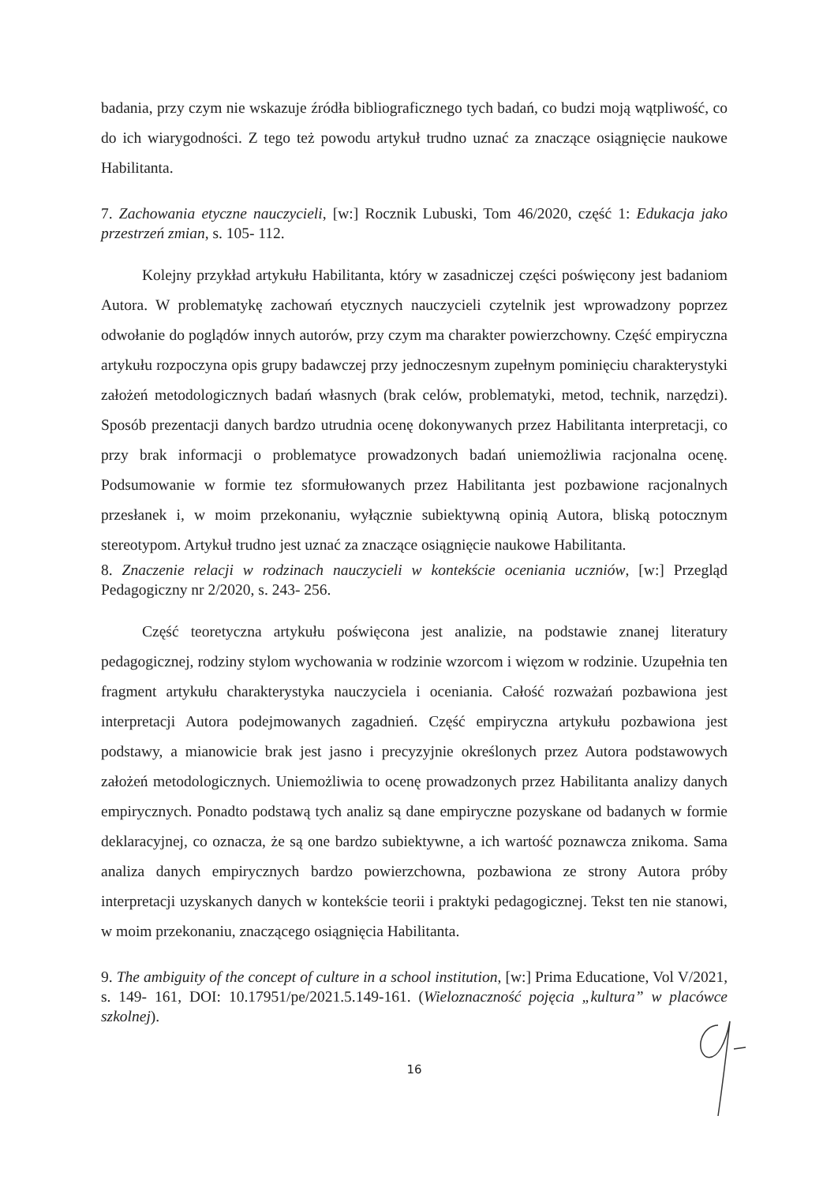badania, przy czym nie wskazuje źródła bibliograficznego tych badań, co budzi moją wątpliwość, co do ich wiarygodności. Z tego też powodu artykuł trudno uznać za znaczące osiągnięcie naukowe Habilitanta.
7. Zachowania etyczne nauczycieli, [w:] Rocznik Lubuski, Tom 46/2020, część 1: Edukacja jako przestrzeń zmian, s. 105- 112.
Kolejny przykład artykułu Habilitanta, który w zasadniczej części poświęcony jest badaniom Autora. W problematykę zachowań etycznych nauczycieli czytelnik jest wprowadzony poprzez odwołanie do poglądów innych autorów, przy czym ma charakter powierzchowny. Część empiryczna artykułu rozpoczyna opis grupy badawczej przy jednoczesnym zupełnym pominięciu charakterystyki założeń metodologicznych badań własnych (brak celów, problematyki, metod, technik, narzędzi). Sposób prezentacji danych bardzo utrudnia ocenę dokonywanych przez Habilitanta interpretacji, co przy brak informacji o problematyce prowadzonych badań uniemożliwia racjonalna ocenę. Podsumowanie w formie tez sformułowanych przez Habilitanta jest pozbawione racjonalnych przesłanek i, w moim przekonaniu, wyłącznie subiektywną opinią Autora, bliską potocznym stereotypom. Artykuł trudno jest uznać za znaczące osiągnięcie naukowe Habilitanta.
8. Znaczenie relacji w rodzinach nauczycieli w kontekście oceniania uczniów, [w:] Przegląd Pedagogiczny nr 2/2020, s. 243- 256.
Część teoretyczna artykułu poświęcona jest analizie, na podstawie znanej literatury pedagogicznej, rodziny stylom wychowania w rodzinie wzorcom i więzom w rodzinie. Uzupełnia ten fragment artykułu charakterystyka nauczyciela i oceniania. Całość rozważań pozbawiona jest interpretacji Autora podejmowanych zagadnień. Część empiryczna artykułu pozbawiona jest podstawy, a mianowicie brak jest jasno i precyzyjnie określonych przez Autora podstawowych założeń metodologicznych. Uniemożliwia to ocenę prowadzonych przez Habilitanta analizy danych empirycznych. Ponadto podstawą tych analiz są dane empiryczne pozyskane od badanych w formie deklaracyjnej, co oznacza, że są one bardzo subiektywne, a ich wartość poznawcza znikoma. Sama analiza danych empirycznych bardzo powierzchowna, pozbawiona ze strony Autora próby interpretacji uzyskanych danych w kontekście teorii i praktyki pedagogicznej. Tekst ten nie stanowi, w moim przekonaniu, znaczącego osiągnięcia Habilitanta.
9. The ambiguity of the concept of culture in a school institution, [w:] Prima Educatione, Vol V/2021, s. 149- 161, DOI: 10.17951/pe/2021.5.149-161. (Wieloznaczność pojęcia „kultura” w placówce szkolnej).
16